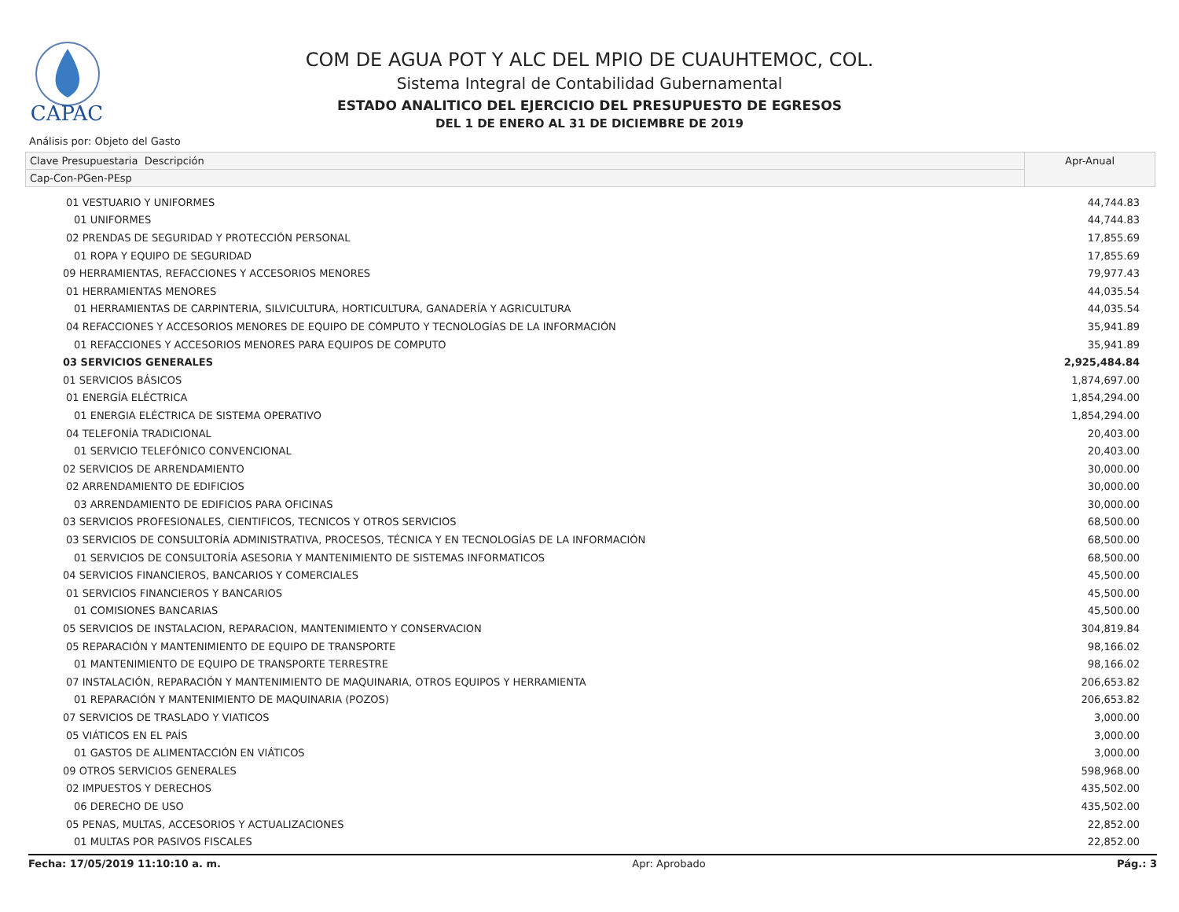CAPAC
COM DE AGUA POT Y ALC DEL MPIO DE CUAUHTEMOC, COL.
Sistema Integral de Contabilidad Gubernamental
ESTADO ANALITICO DEL EJERCICIO DEL PRESUPUESTO DE EGRESOS
DEL 1 DE ENERO AL 31 DE DICIEMBRE DE 2019
Análisis por: Objeto del Gasto
| Clave Presupuestaria Descripción | Apr-Anual |
| Cap-Con-PGen-PEsp | |
| 01 VESTUARIO Y UNIFORMES | 44,744.83 |
| 01 UNIFORMES | 44,744.83 |
| 02 PRENDAS DE SEGURIDAD Y PROTECCIÓN PERSONAL | 17,855.69 |
| 01 ROPA Y EQUIPO DE SEGURIDAD | 17,855.69 |
| 09 HERRAMIENTAS, REFACCIONES Y ACCESORIOS MENORES | 79,977.43 |
| 01 HERRAMIENTAS MENORES | 44,035.54 |
| 01 HERRAMIENTAS DE CARPINTERIA, SILVICULTURA, HORTICULTURA, GANADERÍA Y AGRICULTURA | 44,035.54 |
| 04 REFACCIONES Y ACCESORIOS MENORES DE EQUIPO DE CÓMPUTO Y TECNOLOGÍAS DE LA INFORMACIÓN | 35,941.89 |
| 01 REFACCIONES Y ACCESORIOS MENORES PARA EQUIPOS DE COMPUTO | 35,941.89 |
| 03 SERVICIOS GENERALES | 2,925,484.84 |
| 01 SERVICIOS BÁSICOS | 1,874,697.00 |
| 01 ENERGÍA ELÉCTRICA | 1,854,294.00 |
| 01 ENERGIA ELÉCTRICA DE SISTEMA OPERATIVO | 1,854,294.00 |
| 04 TELEFONÍA TRADICIONAL | 20,403.00 |
| 01 SERVICIO TELEFÓNICO CONVENCIONAL | 20,403.00 |
| 02 SERVICIOS DE ARRENDAMIENTO | 30,000.00 |
| 02 ARRENDAMIENTO DE EDIFICIOS | 30,000.00 |
| 03 ARRENDAMIENTO DE EDIFICIOS PARA OFICINAS | 30,000.00 |
| 03 SERVICIOS PROFESIONALES, CIENTIFICOS, TECNICOS Y OTROS SERVICIOS | 68,500.00 |
| 03 SERVICIOS DE CONSULTORÍA ADMINISTRATIVA, PROCESOS, TÉCNICA Y EN TECNOLOGÍAS DE LA INFORMACIÓN | 68,500.00 |
| 01 SERVICIOS DE CONSULTORÍA ASESORIA Y MANTENIMIENTO DE SISTEMAS INFORMATICOS | 68,500.00 |
| 04 SERVICIOS FINANCIEROS, BANCARIOS Y COMERCIALES | 45,500.00 |
| 01 SERVICIOS FINANCIEROS Y BANCARIOS | 45,500.00 |
| 01 COMISIONES BANCARIAS | 45,500.00 |
| 05 SERVICIOS DE INSTALACION, REPARACION, MANTENIMIENTO Y CONSERVACION | 304,819.84 |
| 05 REPARACIÓN Y MANTENIMIENTO DE EQUIPO DE TRANSPORTE | 98,166.02 |
| 01 MANTENIMIENTO DE EQUIPO DE TRANSPORTE TERRESTRE | 98,166.02 |
| 07 INSTALACIÓN, REPARACIÓN Y MANTENIMIENTO DE MAQUINARIA, OTROS EQUIPOS Y HERRAMIENTA | 206,653.82 |
| 01 REPARACIÓN Y MANTENIMIENTO DE MAQUINARIA (POZOS) | 206,653.82 |
| 07 SERVICIOS DE TRASLADO Y VIATICOS | 3,000.00 |
| 05 VIÁTICOS EN EL PAÍS | 3,000.00 |
| 01 GASTOS DE ALIMENTACCIÓN EN VIÁTICOS | 3,000.00 |
| 09 OTROS SERVICIOS GENERALES | 598,968.00 |
| 02 IMPUESTOS Y DERECHOS | 435,502.00 |
| 06 DERECHO DE USO | 435,502.00 |
| 05 PENAS, MULTAS, ACCESORIOS Y ACTUALIZACIONES | 22,852.00 |
| 01 MULTAS POR PASIVOS FISCALES | 22,852.00 |
Fecha: 17/05/2019 11:10:10 a. m. Apr: Aprobado Pág.: 3